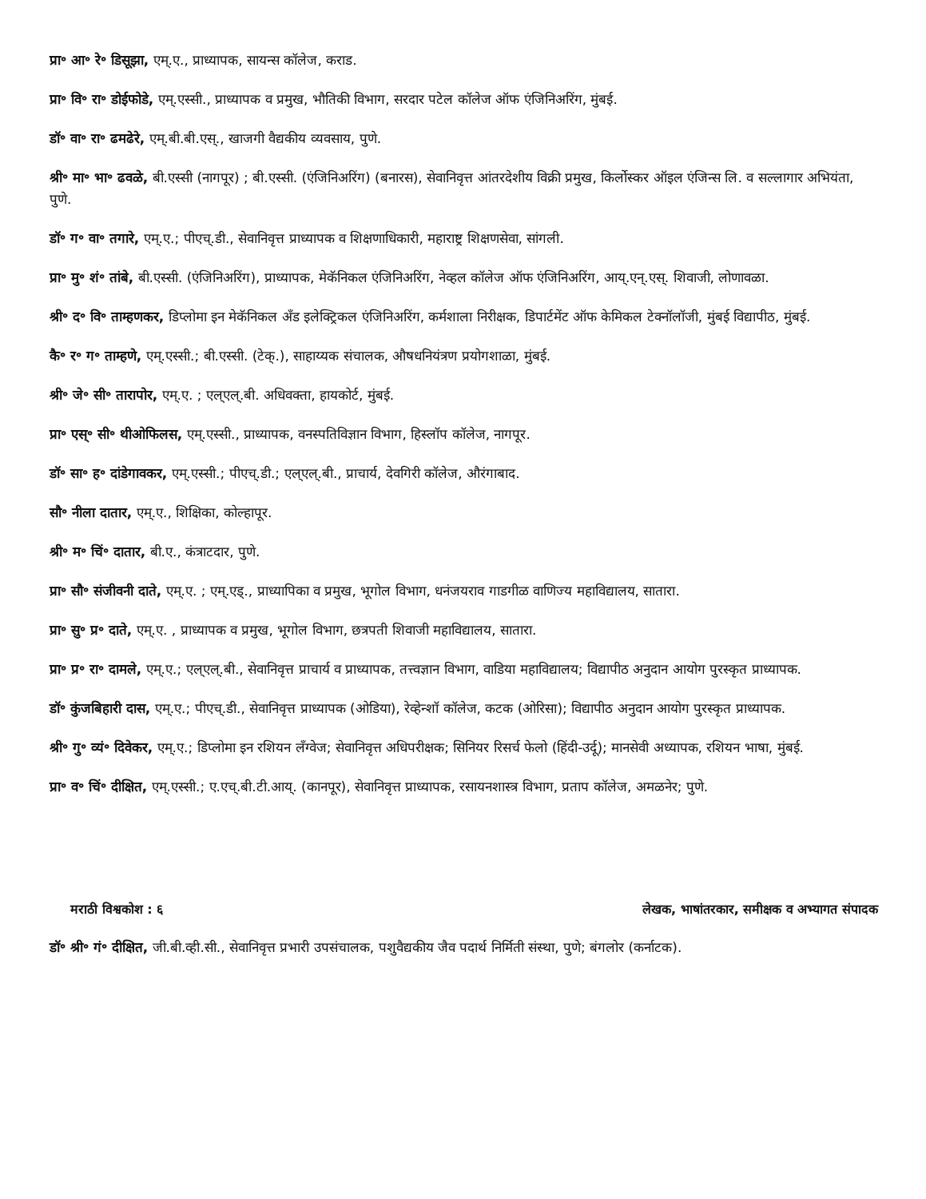प्रा॰ आ॰ रे॰ डिसूझा, एम्.ए., प्राध्यापक, सायन्स कॉलेज, कराड.
प्रा॰ वि॰ रा॰ डोईफोडे, एम्.एस्सी., प्राध्यापक व प्रमुख, भौतिकी विभाग, सरदार पटेल कॉलेज ऑफ एंजिनिअरिंग, मुंबई.
डॉ॰ वा॰ रा॰ ढमढेरे, एम्.बी.बी.एस्., खाजगी वैद्यकीय व्यवसाय, पुणे.
श्री॰ मा॰ भा॰ ढवळे, बी.एस्सी (नागपूर) ; बी.एस्सी. (एंजिनिअरिंग) (बनारस), सेवानिवृत्त आंतरदेशीय विक्री प्रमुख, किर्लोस्कर ऑइल एंजिन्स लि. व सल्लागार अभियंता, पुणे.
डॉ॰ ग॰ वा॰ तगारे, एम्.ए.; पीएच्.डी., सेवानिवृत्त प्राध्यापक व शिक्षणाधिकारी, महाराष्ट्र शिक्षणसेवा, सांगली.
प्रा॰ मु॰ शं॰ तांबे, बी.एस्सी. (एंजिनिअरिंग), प्राध्यापक, मेकॅनिकल एंजिनिअरिंग, नेव्हल कॉलेज ऑफ एंजिनिअरिंग, आय्.एन्.एस्. शिवाजी, लोणावळा.
श्री॰ द॰ वि॰ ताम्हणकर, डिप्लोमा इन मेकॅनिकल अँड इलेक्ट्रिकल एंजिनिअरिंग, कर्मशाला निरीक्षक, डिपार्टमेंट ऑफ केमिकल टेक्नॉलॉजी, मुंबई विद्यापीठ, मुंबई.
कै॰ र॰ ग॰ ताम्हणे, एम्.एस्सी.; बी.एस्सी. (टेक्.), साहाय्यक संचालक, औषधनियंत्रण प्रयोगशाळा, मुंबई.
श्री॰ जे॰ सी॰ तारापोर, एम्.ए. ; एल्एल्.बी. अधिवक्ता, हायकोर्ट, मुंबई.
प्रा॰ एस्॰ सी॰ थीओफिलस, एम्.एस्सी., प्राध्यापक, वनस्पतिविज्ञान विभाग, हिस्लॉप कॉलेज, नागपूर.
डॉ॰ सा॰ ह॰ दांडेगावकर, एम्.एस्सी.; पीएच्.डी.; एल्एल्.बी., प्राचार्य, देवगिरी कॉलेज, औरंगाबाद.
सौ॰ नीला दातार, एम्.ए., शिक्षिका, कोल्हापूर.
श्री॰ म॰ चिं॰ दातार, बी.ए., कंत्राटदार, पुणे.
प्रा॰ सौ॰ संजीवनी दाते, एम्.ए. ; एम्.एड्., प्राध्यापिका व प्रमुख, भूगोल विभाग, धनंजयराव गाडगीळ वाणिज्य महाविद्यालय, सातारा.
प्रा॰ सु॰ प्र॰ दाते, एम्.ए. , प्राध्यापक व प्रमुख, भूगोल विभाग, छत्रपती शिवाजी महाविद्यालय, सातारा.
प्रा॰ प्र॰ रा॰ दामले, एम्.ए.; एल्एल्.बी., सेवानिवृत्त प्राचार्य व प्राध्यापक, तत्त्वज्ञान विभाग, वाडिया महाविद्यालय; विद्यापीठ अनुदान आयोग पुरस्कृत प्राध्यापक.
डॉ॰ कुंजबिहारी दास, एम्.ए.; पीएच्.डी., सेवानिवृत्त प्राध्यापक (ओडिया), रेव्हेन्शॉ कॉलेज, कटक (ओरिसा); विद्यापीठ अनुदान आयोग पुरस्कृत प्राध्यापक.
श्री॰ गु॰ व्यं॰ दिवेकर, एम्.ए.; डिप्लोमा इन रशियन लँग्वेज; सेवानिवृत्त अधिपरीक्षक; सिनियर रिसर्च फेलो (हिंदी-उर्दू); मानसेवी अध्यापक, रशियन भाषा, मुंबई.
प्रा॰ व॰ चिं॰ दीक्षित, एम्.एस्सी.; ए.एच्.बी.टी.आय्. (कानपूर), सेवानिवृत्त प्राध्यापक, रसायनशास्त्र विभाग, प्रताप कॉलेज, अमळनेर; पुणे.
मराठी विश्वकोश : ६ लेखक, भाषांतरकार, समीक्षक व अभ्यागत संपादक
डॉ॰ श्री॰ गं॰ दीक्षित, जी.बी.व्ही.सी., सेवानिवृत्त प्रभारी उपसंचालक, पशुवैद्यकीय जैव पदार्थ निर्मिती संस्था, पुणे; बंगलोर (कर्नाटक).